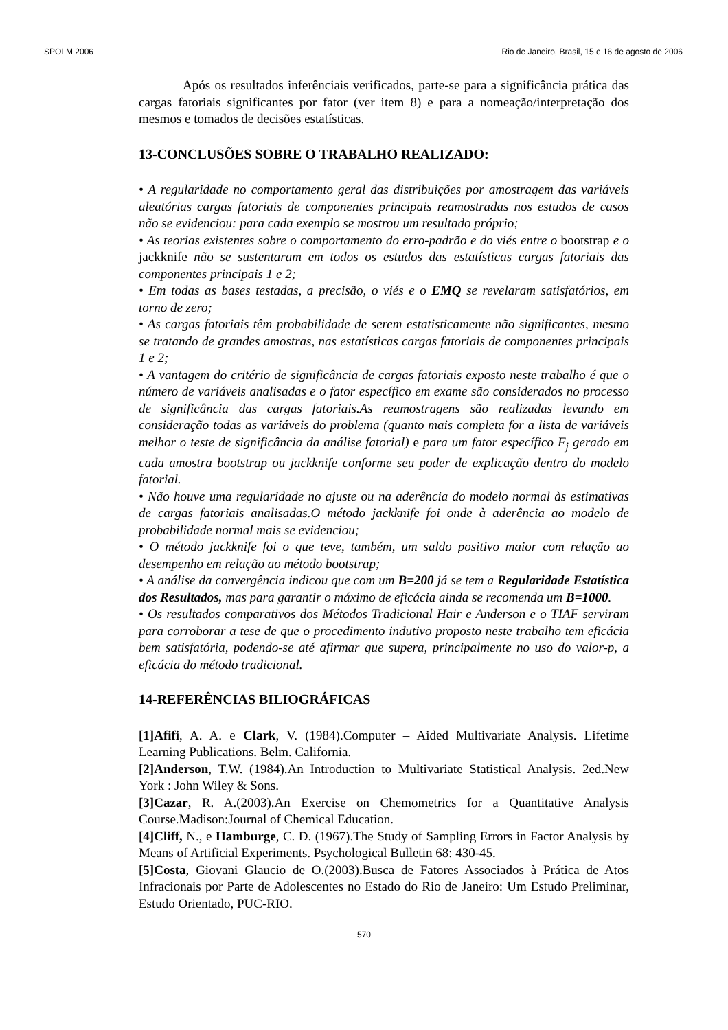SPOLM 2006 Rio de Janeiro, Brasil, 15 e 16 de agosto de 2006
Após os resultados inferênciais verificados, parte-se para a significância prática das cargas fatoriais significantes por fator (ver item 8) e para a nomeação/interpretação dos mesmos e tomados de decisões estatísticas.
13-CONCLUSÕES SOBRE O TRABALHO REALIZADO:
• A regularidade no comportamento geral das distribuições por amostragem das variáveis aleatórias cargas fatoriais de componentes principais reamostradas nos estudos de casos não se evidenciou: para cada exemplo se mostrou um resultado próprio;
• As teorias existentes sobre o comportamento do erro-padrão e do viés entre o bootstrap e o jackknife não se sustentaram em todos os estudos das estatísticas cargas fatoriais das componentes principais 1 e 2;
• Em todas as bases testadas, a precisão, o viés e o EMQ se revelaram satisfatórios, em torno de zero;
• As cargas fatoriais têm probabilidade de serem estatisticamente não significantes, mesmo se tratando de grandes amostras, nas estatísticas cargas fatoriais de componentes principais 1 e 2;
• A vantagem do critério de significância de cargas fatoriais exposto neste trabalho é que o número de variáveis analisadas e o fator específico em exame são considerados no processo de significância das cargas fatoriais.As reamostragens são realizadas levando em consideração todas as variáveis do problema (quanto mais completa for a lista de variáveis melhor o teste de significância da análise fatorial) e para um fator específico F<sub>j</sub> gerado em cada amostra bootstrap ou jackknife conforme seu poder de explicação dentro do modelo fatorial.
• Não houve uma regularidade no ajuste ou na aderência do modelo normal às estimativas de cargas fatoriais analisadas.O método jackknife foi onde à aderência ao modelo de probabilidade normal mais se evidenciou;
• O método jackknife foi o que teve, também, um saldo positivo maior com relação ao desempenho em relação ao método bootstrap;
• A análise da convergência indicou que com um B=200 já se tem a Regularidade Estatística dos Resultados, mas para garantir o máximo de eficácia ainda se recomenda um B=1000.
• Os resultados comparativos dos Métodos Tradicional Hair e Anderson e o TIAF serviram para corroborar a tese de que o procedimento indutivo proposto neste trabalho tem eficácia bem satisfatória, podendo-se até afirmar que supera, principalmente no uso do valor-p, a eficácia do método tradicional.
14-REFERÊNCIAS BILIOGRÁFICAS
[1]Afifi, A. A. e Clark, V. (1984).Computer – Aided Multivariate Analysis. Lifetime Learning Publications. Belm. California.
[2]Anderson, T.W. (1984).An Introduction to Multivariate Statistical Analysis. 2ed.New York : John Wiley & Sons.
[3]Cazar, R. A.(2003).An Exercise on Chemometrics for a Quantitative Analysis Course.Madison:Journal of Chemical Education.
[4]Cliff, N., e Hamburge, C. D. (1967).The Study of Sampling Errors in Factor Analysis by Means of Artificial Experiments. Psychological Bulletin 68: 430-45.
[5]Costa, Giovani Glaucio de O.(2003).Busca de Fatores Associados à Prática de Atos Infracionais por Parte de Adolescentes no Estado do Rio de Janeiro: Um Estudo Preliminar, Estudo Orientado, PUC-RIO.
570